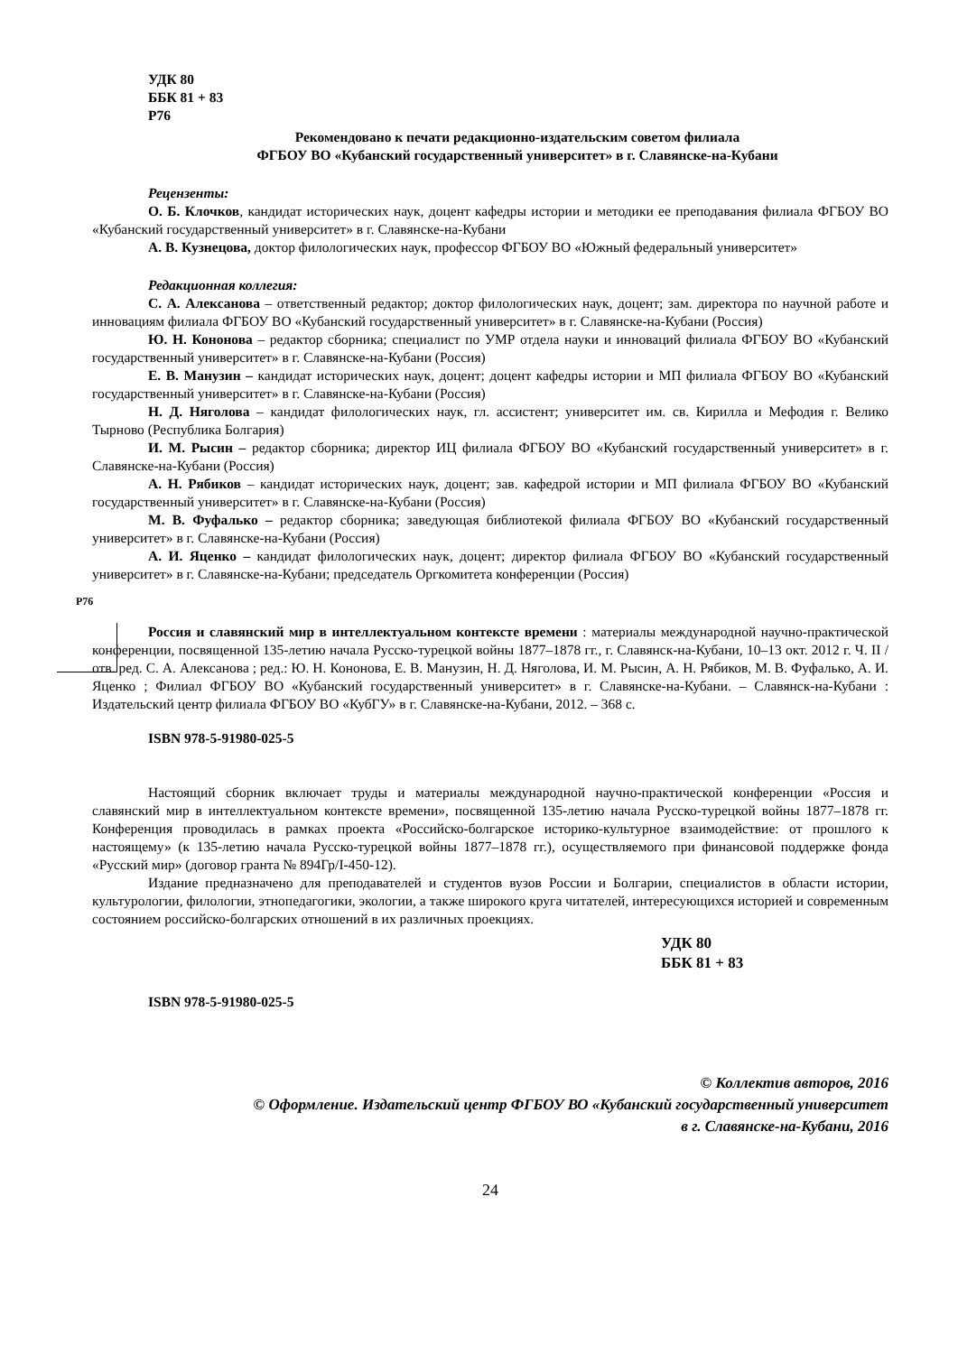УДК 80
ББК 81 + 83
Р76
Рекомендовано к печати редакционно-издательским советом филиала
ФГБОУ ВО «Кубанский государственный университет» в г. Славянске-на-Кубани
Рецензенты:
О. Б. Клочков, кандидат исторических наук, доцент кафедры истории и методики ее преподавания филиала ФГБОУ ВО «Кубанский государственный университет» в г. Славянске-на-Кубани
А. В. Кузнецова, доктор филологических наук, профессор ФГБОУ ВО «Южный федеральный университет»
Редакционная коллегия:
С. А. Алексанова – ответственный редактор; доктор филологических наук, доцент; зам. директора по научной работе и инновациям филиала ФГБОУ ВО «Кубанский государственный университет» в г. Славянске-на-Кубани (Россия)
Ю. Н. Кононова – редактор сборника; специалист по УМР отдела науки и инноваций филиала ФГБОУ ВО «Кубанский государственный университет» в г. Славянске-на-Кубани (Россия)
Е. В. Манузин – кандидат исторических наук, доцент; доцент кафедры истории и МП филиала ФГБОУ ВО «Кубанский государственный университет» в г. Славянске-на-Кубани (Россия)
Н. Д. Няголова – кандидат филологических наук, гл. ассистент; университет им. св. Кирилла и Мефодия г. Велико Тырново (Республика Болгария)
И. М. Рысин – редактор сборника; директор ИЦ филиала ФГБОУ ВО «Кубанский государственный университет» в г. Славянске-на-Кубани (Россия)
А. Н. Рябиков – кандидат исторических наук, доцент; зав. кафедрой истории и МП филиала ФГБОУ ВО «Кубанский государственный университет» в г. Славянске-на-Кубани (Россия)
М. В. Фуфалько – редактор сборника; заведующая библиотекой филиала ФГБОУ ВО «Кубанский государственный университет» в г. Славянске-на-Кубани (Россия)
А. И. Яценко – кандидат филологических наук, доцент; директор филиала ФГБОУ ВО «Кубанский государственный университет» в г. Славянске-на-Кубани; председатель Оргкомитета конференции (Россия)
Р76
Россия и славянский мир в интеллектуальном контексте времени : материалы международной научно-практической конференции, посвященной 135-летию начала Русско-турецкой войны 1877–1878 гг., г. Славянск-на-Кубани, 10–13 окт. 2012 г. Ч. II / отв. ред. С. А. Алексанова ; ред.: Ю. Н. Кононова, Е. В. Манузин, Н. Д. Няголова, И. М. Рысин, А. Н. Рябиков, М. В. Фуфалько, А. И. Яценко ; Филиал ФГБОУ ВО «Кубанский государственный университет» в г. Славянске-на-Кубани. – Славянск-на-Кубани : Издательский центр филиала ФГБОУ ВО «КубГУ» в г. Славянске-на-Кубани, 2012. – 368 с.
ISBN 978-5-91980-025-5
Настоящий сборник включает труды и материалы международной научно-практической конференции «Россия и славянский мир в интеллектуальном контексте времени», посвященной 135-летию начала Русско-турецкой войны 1877–1878 гг. Конференция проводилась в рамках проекта «Российско-болгарское историко-культурное взаимодействие: от прошлого к настоящему» (к 135-летию начала Русско-турецкой войны 1877–1878 гг.), осуществляемого при финансовой поддержке фонда «Русский мир» (договор гранта № 894Гр/I-450-12).
Издание предназначено для преподавателей и студентов вузов России и Болгарии, специалистов в области истории, культурологии, филологии, этнопедагогики, экологии, а также широкого круга читателей, интересующихся историей и современным состоянием российско-болгарских отношений в их различных проекциях.
УДК 80
ББК 81 + 83
ISBN 978-5-91980-025-5
© Коллектив авторов, 2016
© Оформление. Издательский центр ФГБОУ ВО «Кубанский государственный университет
в г. Славянске-на-Кубани, 2016
24